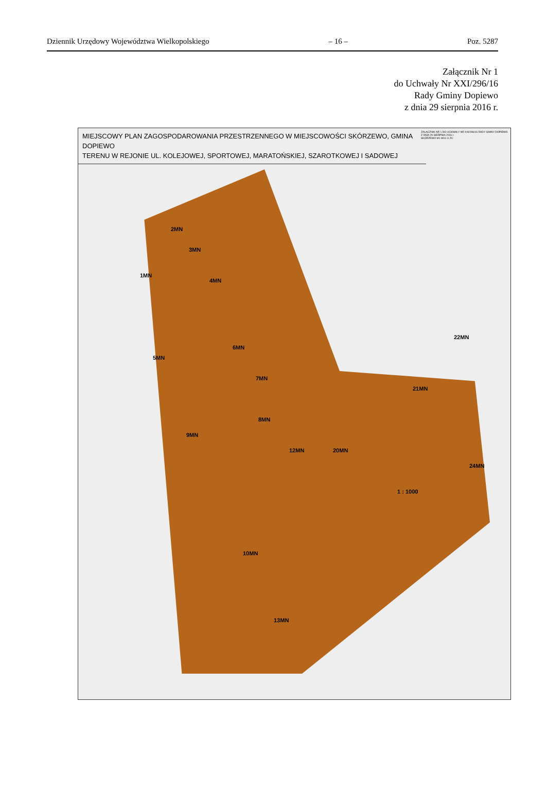Dziennik Urzędowy Województwa Wielkopolskiego – 16 – Poz. 5287
Załącznik Nr 1
do Uchwały Nr XXI/296/16
Rady Gminy Dopiewo
z dnia 29 sierpnia 2016 r.
MIEJSCOWY PLAN ZAGOSPODAROWANIA PRZESTRZENNEGO W MIEJSCOWOŚCI SKÓRZEWO, GMINA DOPIEWO
TERENU W REJONIE UL. KOLEJOWEJ, SPORTOWEJ, MARATOŃSKIEJ, SZAROTKOWEJ I SADOWEJ
ZAŁĄCZNIK NR 1 DO UCHWAŁY NR XXI/296/16 RADY GMINY DOPIEWO Z DNIA 29 SIERPNIA 2016 r.
SKÓRZEWO M1 M1U U ZC
1MN
2MN
3MN
4MN
5MN
6MN
7MN
8MN
9MN
10MN
12MN
13MN
20MN
21MN
22MN
24MN
1 : 1000